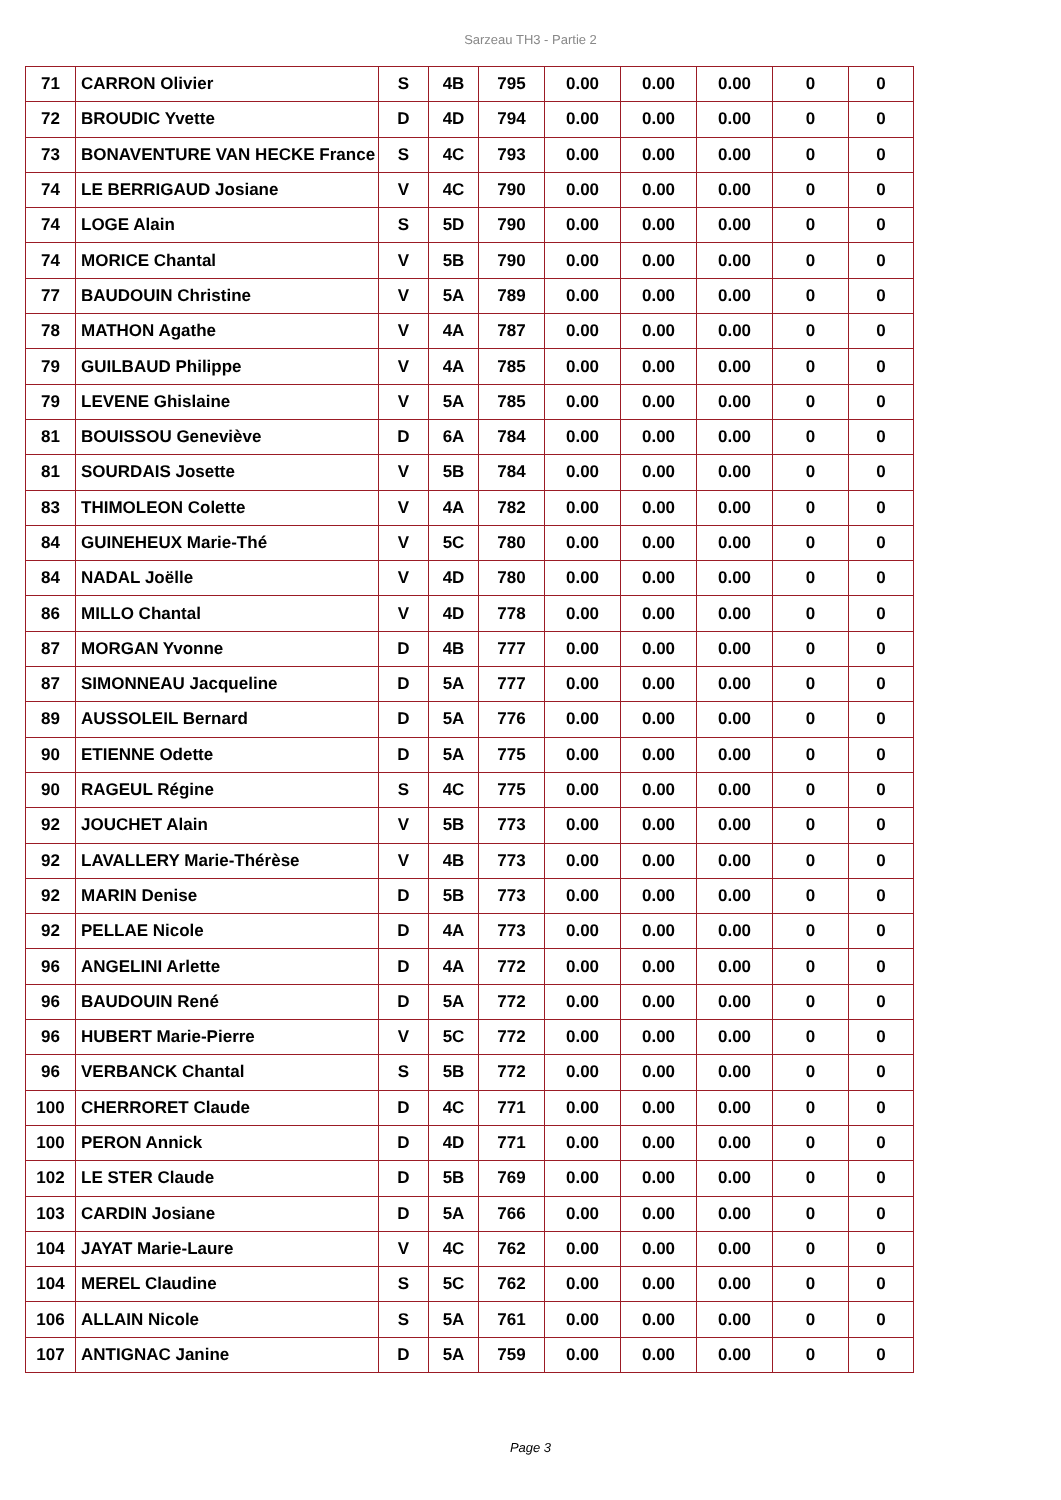Sarzeau TH3 - Partie 2
| 71 | CARRON Olivier | S | 4B | 795 | 0.00 | 0.00 | 0.00 | 0 | 0 |
| 72 | BROUDIC Yvette | D | 4D | 794 | 0.00 | 0.00 | 0.00 | 0 | 0 |
| 73 | BONAVENTURE VAN HECKE France | S | 4C | 793 | 0.00 | 0.00 | 0.00 | 0 | 0 |
| 74 | LE BERRIGAUD Josiane | V | 4C | 790 | 0.00 | 0.00 | 0.00 | 0 | 0 |
| 74 | LOGE Alain | S | 5D | 790 | 0.00 | 0.00 | 0.00 | 0 | 0 |
| 74 | MORICE Chantal | V | 5B | 790 | 0.00 | 0.00 | 0.00 | 0 | 0 |
| 77 | BAUDOUIN Christine | V | 5A | 789 | 0.00 | 0.00 | 0.00 | 0 | 0 |
| 78 | MATHON Agathe | V | 4A | 787 | 0.00 | 0.00 | 0.00 | 0 | 0 |
| 79 | GUILBAUD Philippe | V | 4A | 785 | 0.00 | 0.00 | 0.00 | 0 | 0 |
| 79 | LEVENE Ghislaine | V | 5A | 785 | 0.00 | 0.00 | 0.00 | 0 | 0 |
| 81 | BOUISSOU Geneviève | D | 6A | 784 | 0.00 | 0.00 | 0.00 | 0 | 0 |
| 81 | SOURDAIS Josette | V | 5B | 784 | 0.00 | 0.00 | 0.00 | 0 | 0 |
| 83 | THIMOLEON Colette | V | 4A | 782 | 0.00 | 0.00 | 0.00 | 0 | 0 |
| 84 | GUINEHEUX Marie-Thé | V | 5C | 780 | 0.00 | 0.00 | 0.00 | 0 | 0 |
| 84 | NADAL Joëlle | V | 4D | 780 | 0.00 | 0.00 | 0.00 | 0 | 0 |
| 86 | MILLO Chantal | V | 4D | 778 | 0.00 | 0.00 | 0.00 | 0 | 0 |
| 87 | MORGAN Yvonne | D | 4B | 777 | 0.00 | 0.00 | 0.00 | 0 | 0 |
| 87 | SIMONNEAU Jacqueline | D | 5A | 777 | 0.00 | 0.00 | 0.00 | 0 | 0 |
| 89 | AUSSOLEIL Bernard | D | 5A | 776 | 0.00 | 0.00 | 0.00 | 0 | 0 |
| 90 | ETIENNE Odette | D | 5A | 775 | 0.00 | 0.00 | 0.00 | 0 | 0 |
| 90 | RAGEUL Régine | S | 4C | 775 | 0.00 | 0.00 | 0.00 | 0 | 0 |
| 92 | JOUCHET Alain | V | 5B | 773 | 0.00 | 0.00 | 0.00 | 0 | 0 |
| 92 | LAVALLERY Marie-Thérèse | V | 4B | 773 | 0.00 | 0.00 | 0.00 | 0 | 0 |
| 92 | MARIN Denise | D | 5B | 773 | 0.00 | 0.00 | 0.00 | 0 | 0 |
| 92 | PELLAE Nicole | D | 4A | 773 | 0.00 | 0.00 | 0.00 | 0 | 0 |
| 96 | ANGELINI Arlette | D | 4A | 772 | 0.00 | 0.00 | 0.00 | 0 | 0 |
| 96 | BAUDOUIN René | D | 5A | 772 | 0.00 | 0.00 | 0.00 | 0 | 0 |
| 96 | HUBERT Marie-Pierre | V | 5C | 772 | 0.00 | 0.00 | 0.00 | 0 | 0 |
| 96 | VERBANCK Chantal | S | 5B | 772 | 0.00 | 0.00 | 0.00 | 0 | 0 |
| 100 | CHERRORET Claude | D | 4C | 771 | 0.00 | 0.00 | 0.00 | 0 | 0 |
| 100 | PERON Annick | D | 4D | 771 | 0.00 | 0.00 | 0.00 | 0 | 0 |
| 102 | LE STER Claude | D | 5B | 769 | 0.00 | 0.00 | 0.00 | 0 | 0 |
| 103 | CARDIN Josiane | D | 5A | 766 | 0.00 | 0.00 | 0.00 | 0 | 0 |
| 104 | JAYAT Marie-Laure | V | 4C | 762 | 0.00 | 0.00 | 0.00 | 0 | 0 |
| 104 | MEREL Claudine | S | 5C | 762 | 0.00 | 0.00 | 0.00 | 0 | 0 |
| 106 | ALLAIN Nicole | S | 5A | 761 | 0.00 | 0.00 | 0.00 | 0 | 0 |
| 107 | ANTIGNAC Janine | D | 5A | 759 | 0.00 | 0.00 | 0.00 | 0 | 0 |
Page 3